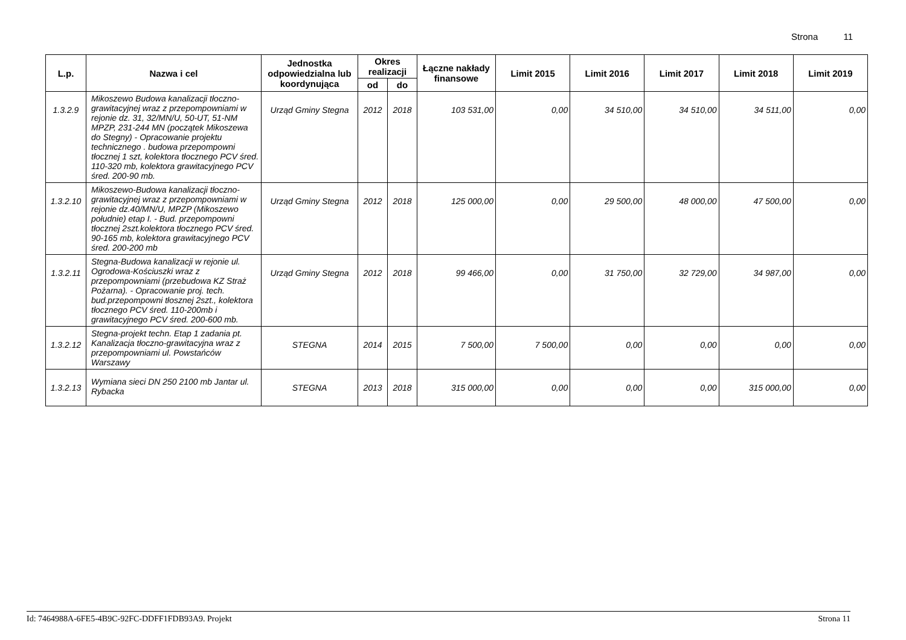Strona 11
| L.p. | Nazwa i cel | Jednostka odpowiedzialna lub koordynująca | Okres realizacji | | Łączne nakłady finansowe | Limit 2015 | Limit 2016 | Limit 2017 | Limit 2018 | Limit 2019 |
| --- | --- | --- | --- | --- | --- | --- | --- | --- | --- | --- |
| | | | od | do | | | | | | |
| 1.3.2.9 | Mikoszewo Budowa kanalizacji tłoczno-grawitacyjnej wraz z przepompowniami w rejonie dz. 31, 32/MN/U, 50-UT, 51-NM MPZP, 231-244 MN (początek Mikoszewa do Stegny) - Opracowanie projektu technicznego . budowa przepompowni tłocznej 1 szt, kolektora tłocznego PCV śred. 110-320 mb, kolektora grawitacyjnego PCV śred. 200-90 mb. | Urząd Gminy Stegna | 2012 | 2018 | 103 531,00 | 0,00 | 34 510,00 | 34 510,00 | 34 511,00 | 0,00 |
| 1.3.2.10 | Mikoszewo-Budowa kanalizacji tłoczno-grawitacyjnej wraz z przepompowniami w rejonie dz.40/MN/U, MPZP (Mikoszewo południe) etap I. - Bud. przepompowni tłocznej 2szt.kolektora tłocznego PCV śred. 90-165 mb, kolektora grawitacyjnego PCV śred. 200-200 mb | Urząd Gminy Stegna | 2012 | 2018 | 125 000,00 | 0,00 | 29 500,00 | 48 000,00 | 47 500,00 | 0,00 |
| 1.3.2.11 | Stegna-Budowa kanalizacji w rejonie ul. Ogrodowa-Kościuszki wraz z przepompowniami (przebudowa KZ Straż Pożarna). - Opracowanie proj. tech. bud.przepompowni tłosznej 2szt., kolektora tłocznego PCV śred. 110-200mb i grawitacyjnego PCV śred. 200-600 mb. | Urząd Gminy Stegna | 2012 | 2018 | 99 466,00 | 0,00 | 31 750,00 | 32 729,00 | 34 987,00 | 0,00 |
| 1.3.2.12 | Stegna-projekt techn. Etap 1 zadania pt. Kanalizacja tłoczno-grawitacyjna wraz z przepompowniami ul. Powstańców Warszawy | STEGNA | 2014 | 2015 | 7 500,00 | 7 500,00 | 0,00 | 0,00 | 0,00 | 0,00 |
| 1.3.2.13 | Wymiana sieci DN 250 2100 mb Jantar ul. Rybacka | STEGNA | 2013 | 2018 | 315 000,00 | 0,00 | 0,00 | 0,00 | 315 000,00 | 0,00 |
Id: 7464988A-6FE5-4B9C-92FC-DDFF1FDB93A9. Projekt Strona 11